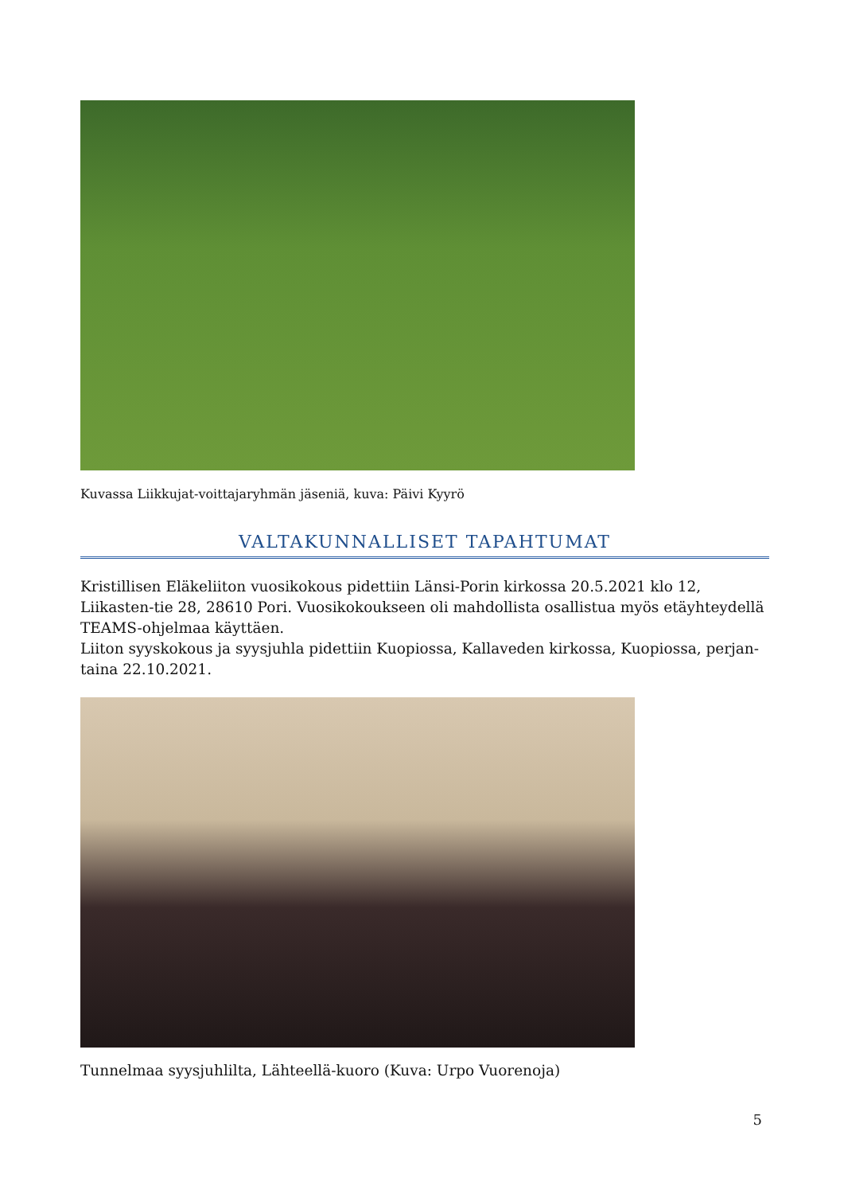Kuvassa Liikkujat-voittajaryhmän jäseniä, kuva: Päivi Kyyrö
VALTAKUNNALLISET TAPAHTUMAT
Kristillisen Eläkeliiton vuosikokous pidettiin Länsi-Porin kirkossa 20.5.2021 klo 12, Liikasten-tie 28, 28610 Pori. Vuosikokoukseen oli mahdollista osallistua myös etäyhteydellä TEAMS-ohjelmaa käyttäen.
Liiton syyskokous ja syysjuhla pidettiin Kuopiossa, Kallaveden kirkossa, Kuopiossa, perjan-taina 22.10.2021.
Tunnelmaa syysjuhlilta, Lähteellä-kuoro (Kuva: Urpo Vuorenoja)
5